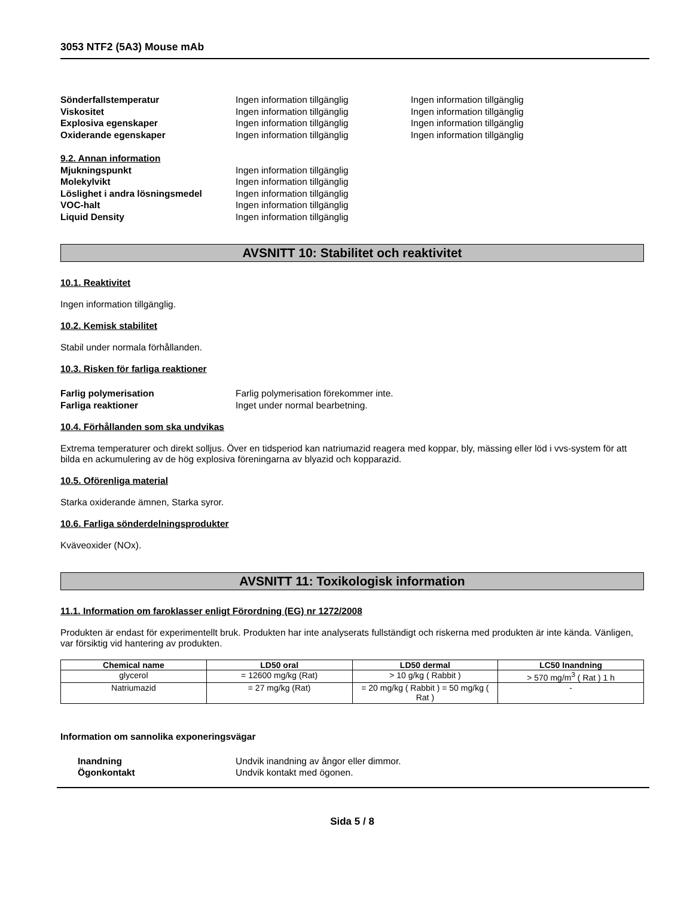3053 NTF2 (5A3) Mouse mAb
Sönderfallstemperatur Ingen information tillgänglig Ingen information tillgänglig
Viskositet Ingen information tillgänglig Ingen information tillgänglig
Explosiva egenskaper Ingen information tillgänglig Ingen information tillgänglig
Oxiderande egenskaper Ingen information tillgänglig Ingen information tillgänglig
9.2. Annan information
Mjukningspunkt Ingen information tillgänglig
Molekylvikt Ingen information tillgänglig
Löslighet i andra lösningsmedel Ingen information tillgänglig
VOC-halt Ingen information tillgänglig
Liquid Density Ingen information tillgänglig
AVSNITT 10: Stabilitet och reaktivitet
10.1. Reaktivitet
Ingen information tillgänglig.
10.2. Kemisk stabilitet
Stabil under normala förhållanden.
10.3. Risken för farliga reaktioner
Farlig polymerisation Farlig polymerisation förekommer inte.
Farliga reaktioner Inget under normal bearbetning.
10.4. Förhållanden som ska undvikas
Extrema temperaturer och direkt solljus. Över en tidsperiod kan natriumazid reagera med koppar, bly, mässing eller löd i vvs-system för att bilda en ackumulering av de hög explosiva föreningarna av blyazid och kopparazid.
10.5. Oförenliga material
Starka oxiderande ämnen, Starka syror.
10.6. Farliga sönderdelningsprodukter
Kväveoxider (NOx).
AVSNITT 11: Toxikologisk information
11.1. Information om faroklasser enligt Förordning (EG) nr 1272/2008
Produkten är endast för experimentellt bruk. Produkten har inte analyserats fullständigt och riskerna med produkten är inte kända. Vänligen, var försiktig vid hantering av produkten.
| Chemical name | LD50 oral | LD50 dermal | LC50 Inandning |
| --- | --- | --- | --- |
| glycerol | = 12600 mg/kg (Rat) | > 10 g/kg ( Rabbit ) | > 570 mg/m<sup>3</sup> ( Rat ) 1 h |
| Natriumazid | = 27 mg/kg (Rat) | = 20 mg/kg ( Rabbit ) = 50 mg/kg ( Rat ) | - |
Information om sannolika exponeringsvägar
Inandning Undvik inandning av ångor eller dimmor.
Ögonkontakt Undvik kontakt med ögonen.
Sida 5 / 8